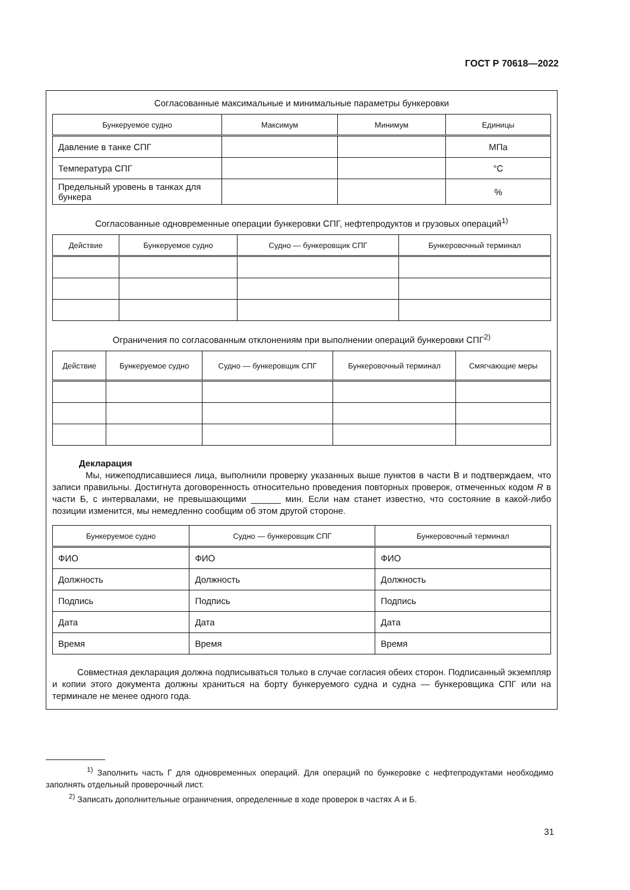ГОСТ Р 70618—2022
Согласованные максимальные и минимальные параметры бункеровки
| Бункеруемое судно | Максимум | Минимум | Единицы |
| --- | --- | --- | --- |
| Давление в танке СПГ | | | МПа |
| Температура СПГ | | | °C |
| Предельный уровень в танках для бункера | | | % |
Согласованные одновременные операции бункеровки СПГ, нефтепродуктов и грузовых операций<sup>1)</sup>
| Действие | Бункеруемое судно | Судно — бункеровщик СПГ | Бункеровочный терминал |
| --- | --- | --- | --- |
Ограничения по согласованным отклонениям при выполнении операций бункеровки СПГ<sup>2)</sup>
| Действие | Бункеруемое судно | Судно — бункеровщик СПГ | Бункеровочный терминал | Смягчающие меры |
| --- | --- | --- | --- | --- |
Декларация
Мы, нижеподписавшиеся лица, выполнили проверку указанных выше пунктов в части В и подтверждаем, что записи правильны. Достигнута договоренность относительно проведения повторных проверок, отмеченных кодом R в части Б, с интервалами, не превышающими ______ мин. Если нам станет известно, что состояние в какой-либо позиции изменится, мы немедленно сообщим об этом другой стороне.
| Бункеруемое судно | Судно — бункеровщик СПГ | Бункеровочный терминал |
| --- | --- | --- |
| ФИО | ФИО | ФИО |
| Должность | Должность | Должность |
| Подпись | Подпись | Подпись |
| Дата | Дата | Дата |
| Время | Время | Время |
Совместная декларация должна подписываться только в случае согласия обеих сторон. Подписанный экземпляр и копии этого документа должны храниться на борту бункеруемого судна и судна — бункеровщика СПГ или на терминале не менее одного года.
<sup>1)</sup> Заполнить часть Г для одновременных операций. Для операций по бункеровке с нефтепродуктами необходимо заполнять отдельный проверочный лист.
<sup>2)</sup> Записать дополнительные ограничения, определенные в ходе проверок в частях А и Б.
31